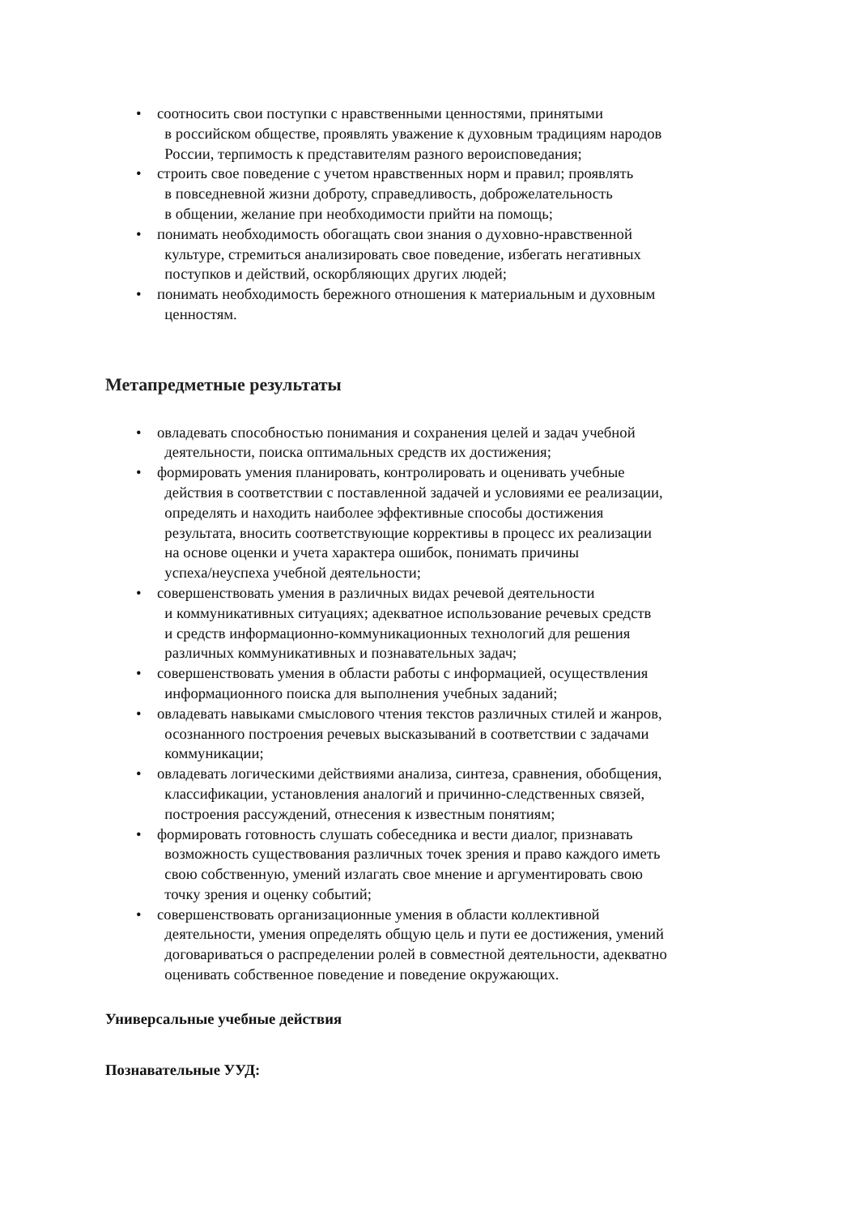• соотносить свои поступки с нравственными ценностями, принятыми
в российском обществе, проявлять уважение к духовным традициям народов
России, терпимость к представителям разного вероисповедания;
• строить свое поведение с учетом нравственных норм и правил; проявлять
в повседневной жизни доброту, справедливость, доброжелательность
в общении, желание при необходимости прийти на помощь;
• понимать необходимость обогащать свои знания о духовно-нравственной
культуре, стремиться анализировать свое поведение, избегать негативных
поступков и действий, оскорбляющих других людей;
• понимать необходимость бережного отношения к материальным и духовным
ценностям.
Метапредметные результаты
• овладевать способностью понимания и сохранения целей и задач учебной
деятельности, поиска оптимальных средств их достижения;
• формировать умения планировать, контролировать и оценивать учебные
действия в соответствии с поставленной задачей и условиями ее реализации,
определять и находить наиболее эффективные способы достижения
результата, вносить соответствующие коррективы в процесс их реализации
на основе оценки и учета характера ошибок, понимать причины
успеха/неуспеха учебной деятельности;
• совершенствовать умения в различных видах речевой деятельности
и коммуникативных ситуациях; адекватное использование речевых средств
и средств информационно-коммуникационных технологий для решения
различных коммуникативных и познавательных задач;
• совершенствовать умения в области работы с информацией, осуществления
информационного поиска для выполнения учебных заданий;
• овладевать навыками смыслового чтения текстов различных стилей и жанров,
осознанного построения речевых высказываний в соответствии с задачами
коммуникации;
• овладевать логическими действиями анализа, синтеза, сравнения, обобщения,
классификации, установления аналогий и причинно-следственных связей,
построения рассуждений, отнесения к известным понятиям;
• формировать готовность слушать собеседника и вести диалог, признавать
возможность существования различных точек зрения и право каждого иметь
свою собственную, умений излагать свое мнение и аргументировать свою
точку зрения и оценку событий;
• совершенствовать организационные умения в области коллективной
деятельности, умения определять общую цель и пути ее достижения, умений
договариваться о распределении ролей в совместной деятельности, адекватно
оценивать собственное поведение и поведение окружающих.
Универсальные учебные действия
Познавательные УУД: